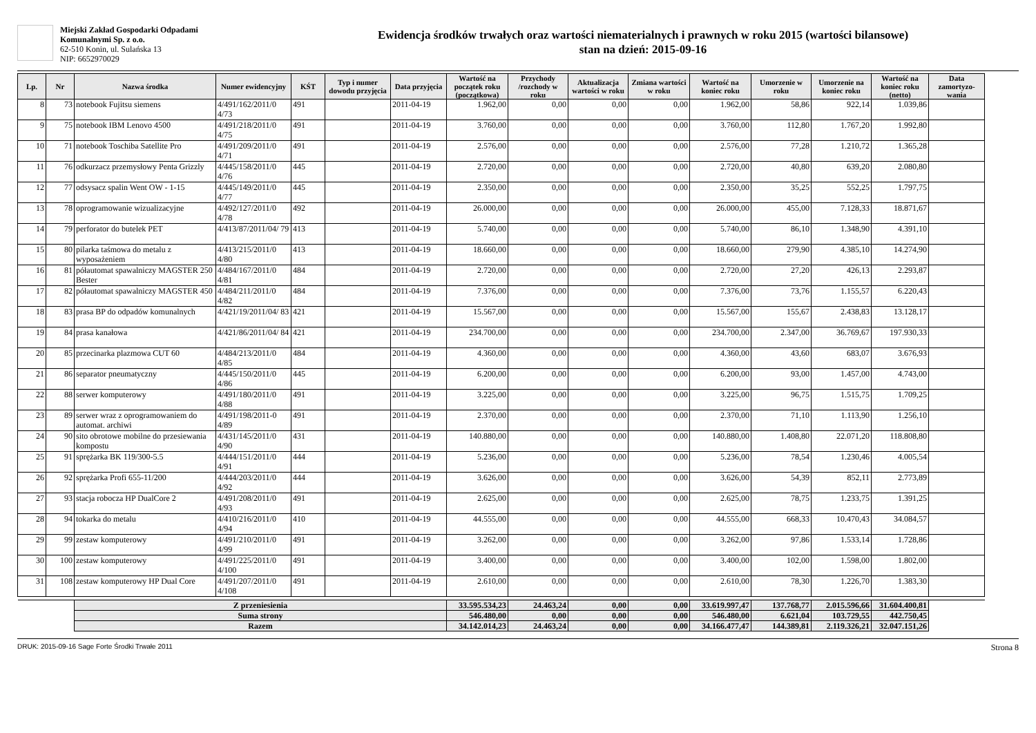Miejski Zakład Gospodarki Odpadami
Komunalnymi Sp. z o.o.
62-510 Konin, ul. Sulańska 13
NIP: 6652970029
Ewidencja środków trwałych oraz wartości niematerialnych i prawnych w roku 2015 (wartości bilansowe)
stan na dzień: 2015-09-16
| Lp. | Nr | Nazwa środka | Numer ewidencyjny | KŚT | Typ i numer dowodu przyjęcia | Data przyjęcia | Wartość na początek roku (początkowa) | Przychody /rozchody w roku | Aktualizacja wartości w roku | Zmiana wartości w roku | Wartość na koniec roku | Umorzenie w roku | Umorzenie na koniec roku | Wartość na koniec roku (netto) | Data zamortyzo-wania |
| --- | --- | --- | --- | --- | --- | --- | --- | --- | --- | --- | --- | --- | --- | --- | --- |
| 8 | 73 | notebook Fujitsu siemens | 4/491/162/2011/0 4/73 | 491 | | 2011-04-19 | 1.962,00 | 0,00 | 0,00 | 0,00 | 1.962,00 | 58,86 | 922,14 | 1.039,86 | |
| 9 | 75 | notebook IBM Lenovo 4500 | 4/491/218/2011/0 4/75 | 491 | | 2011-04-19 | 3.760,00 | 0,00 | 0,00 | 0,00 | 3.760,00 | 112,80 | 1.767,20 | 1.992,80 | |
| 10 | 71 | notebook Toschiba Satellite Pro | 4/491/209/2011/0 4/71 | 491 | | 2011-04-19 | 2.576,00 | 0,00 | 0,00 | 0,00 | 2.576,00 | 77,28 | 1.210,72 | 1.365,28 | |
| 11 | 76 | odkurzacz przemysłowy Penta Grizzly | 4/445/158/2011/0 4/76 | 445 | | 2011-04-19 | 2.720,00 | 0,00 | 0,00 | 0,00 | 2.720,00 | 40,80 | 639,20 | 2.080,80 | |
| 12 | 77 | odsysacz spalin Went OW - 1-15 | 4/445/149/2011/0 4/77 | 445 | | 2011-04-19 | 2.350,00 | 0,00 | 0,00 | 0,00 | 2.350,00 | 35,25 | 552,25 | 1.797,75 | |
| 13 | 78 | oprogramowanie wizualizacyjne | 4/492/127/2011/0 4/78 | 492 | | 2011-04-19 | 26.000,00 | 0,00 | 0,00 | 0,00 | 26.000,00 | 455,00 | 7.128,33 | 18.871,67 | |
| 14 | 79 | perforator do butelek PET | 4/413/87/2011/04/ 79 | 413 | | 2011-04-19 | 5.740,00 | 0,00 | 0,00 | 0,00 | 5.740,00 | 86,10 | 1.348,90 | 4.391,10 | |
| 15 | 80 | pilarka taśmowa do metalu z wyposażeniem | 4/413/215/2011/0 4/80 | 413 | | 2011-04-19 | 18.660,00 | 0,00 | 0,00 | 0,00 | 18.660,00 | 279,90 | 4.385,10 | 14.274,90 | |
| 16 | 81 | półautomat spawalniczy MAGSTER 250 Bester | 4/484/167/2011/0 4/81 | 484 | | 2011-04-19 | 2.720,00 | 0,00 | 0,00 | 0,00 | 2.720,00 | 27,20 | 426,13 | 2.293,87 | |
| 17 | 82 | półautomat spawalniczy MAGSTER 450 | 4/484/211/2011/0 4/82 | 484 | | 2011-04-19 | 7.376,00 | 0,00 | 0,00 | 0,00 | 7.376,00 | 73,76 | 1.155,57 | 6.220,43 | |
| 18 | 83 | prasa BP do odpadów komunalnych | 4/421/19/2011/04/ 83 | 421 | | 2011-04-19 | 15.567,00 | 0,00 | 0,00 | 0,00 | 15.567,00 | 155,67 | 2.438,83 | 13.128,17 | |
| 19 | 84 | prasa kanałowa | 4/421/86/2011/04/ 84 | 421 | | 2011-04-19 | 234.700,00 | 0,00 | 0,00 | 0,00 | 234.700,00 | 2.347,00 | 36.769,67 | 197.930,33 | |
| 20 | 85 | przecinarka plazmowa CUT 60 | 4/484/213/2011/0 4/85 | 484 | | 2011-04-19 | 4.360,00 | 0,00 | 0,00 | 0,00 | 4.360,00 | 43,60 | 683,07 | 3.676,93 | |
| 21 | 86 | separator pneumatyczny | 4/445/150/2011/0 4/86 | 445 | | 2011-04-19 | 6.200,00 | 0,00 | 0,00 | 0,00 | 6.200,00 | 93,00 | 1.457,00 | 4.743,00 | |
| 22 | 88 | serwer komputerowy | 4/491/180/2011/0 4/88 | 491 | | 2011-04-19 | 3.225,00 | 0,00 | 0,00 | 0,00 | 3.225,00 | 96,75 | 1.515,75 | 1.709,25 | |
| 23 | 89 | serwer wraz z oprogramowaniem do automat. archiwi | 4/491/198/2011-0 4/89 | 491 | | 2011-04-19 | 2.370,00 | 0,00 | 0,00 | 0,00 | 2.370,00 | 71,10 | 1.113,90 | 1.256,10 | |
| 24 | 90 | sito obrotowe mobilne do przesiewania kompostu | 4/431/145/2011/0 4/90 | 431 | | 2011-04-19 | 140.880,00 | 0,00 | 0,00 | 0,00 | 140.880,00 | 1.408,80 | 22.071,20 | 118.808,80 | |
| 25 | 91 | sprężarka BK 119/300-5.5 | 4/444/151/2011/0 4/91 | 444 | | 2011-04-19 | 5.236,00 | 0,00 | 0,00 | 0,00 | 5.236,00 | 78,54 | 1.230,46 | 4.005,54 | |
| 26 | 92 | sprężarka Profi 655-11/200 | 4/444/203/2011/0 4/92 | 444 | | 2011-04-19 | 3.626,00 | 0,00 | 0,00 | 0,00 | 3.626,00 | 54,39 | 852,11 | 2.773,89 | |
| 27 | 93 | stacja robocza HP DualCore 2 | 4/491/208/2011/0 4/93 | 491 | | 2011-04-19 | 2.625,00 | 0,00 | 0,00 | 0,00 | 2.625,00 | 78,75 | 1.233,75 | 1.391,25 | |
| 28 | 94 | tokarka do metalu | 4/410/216/2011/0 4/94 | 410 | | 2011-04-19 | 44.555,00 | 0,00 | 0,00 | 0,00 | 44.555,00 | 668,33 | 10.470,43 | 34.084,57 | |
| 29 | 99 | zestaw komputerowy | 4/491/210/2011/0 4/99 | 491 | | 2011-04-19 | 3.262,00 | 0,00 | 0,00 | 0,00 | 3.262,00 | 97,86 | 1.533,14 | 1.728,86 | |
| 30 | 100 | zestaw komputerowy | 4/491/225/2011/0 4/100 | 491 | | 2011-04-19 | 3.400,00 | 0,00 | 0,00 | 0,00 | 3.400,00 | 102,00 | 1.598,00 | 1.802,00 | |
| 31 | 108 | zestaw komputerowy HP Dual Core | 4/491/207/2011/0 4/108 | 491 | | 2011-04-19 | 2.610,00 | 0,00 | 0,00 | 0,00 | 2.610,00 | 78,30 | 1.226,70 | 1.383,30 | |
| | | Z przeniesienia | | | | | 33.595.534,23 | 24.463,24 | 0,00 | 0,00 | 33.619.997,47 | 137.768,77 | 2.015.596,66 | 31.604.400,81 | |
| | | Suma strony | | | | | 546.480,00 | 0,00 | 0,00 | 0,00 | 546.480,00 | 6.621,04 | 103.729,55 | 442.750,45 | |
| | | Razem | | | | | 34.142.014,23 | 24.463,24 | 0,00 | 0,00 | 34.166.477,47 | 144.389,81 | 2.119.326,21 | 32.047.151,26 | |
DRUK: 2015-09-16 Sage Forte Środki Trwałe 2011 Strona 8